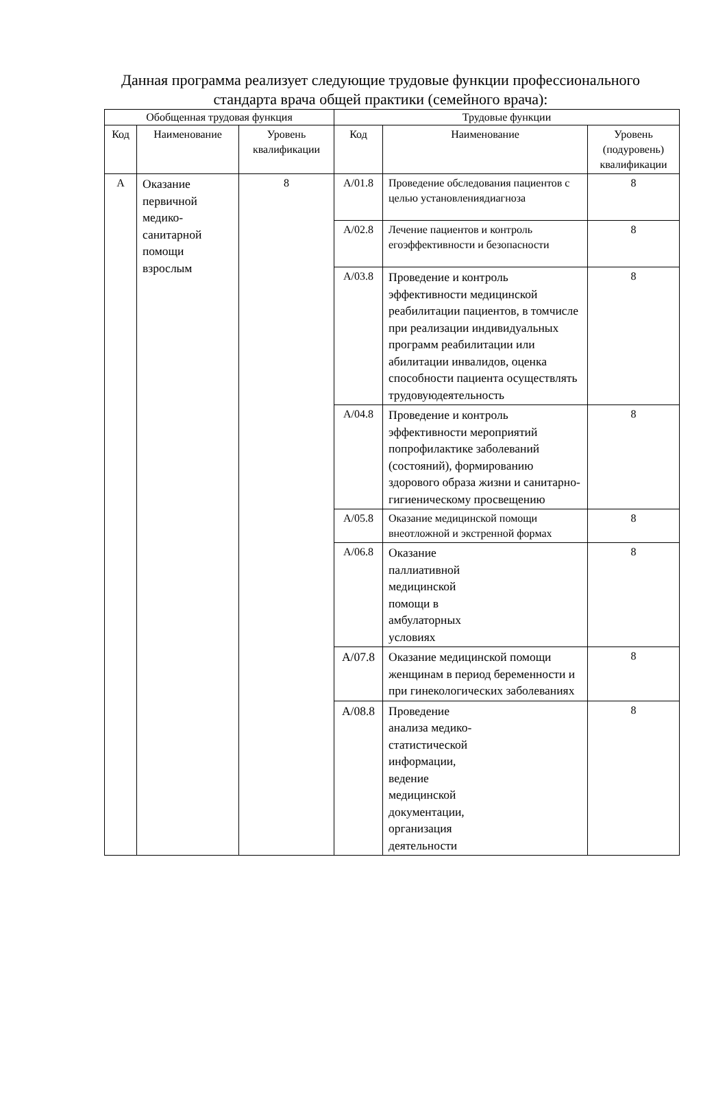Данная программа реализует следующие трудовые функции профессионального стандарта врача общей практики (семейного врача):
| Обобщенная трудовая функция | | | Трудовые функции | | |
| --- | --- | --- | --- | --- | --- |
| Код | Наименование | Уровень квалификации | Код | Наименование | Уровень (подуровень) квалификации |
| А | Оказание первичной медико-санитарной помощи взрослым | 8 | A/01.8 | Проведение обследования пациентов с целью установлениядиагноза | 8 |
| | | | A/02.8 | Лечение пациентов и контроль егоэффективности и безопасности | 8 |
| | | | A/03.8 | Проведение и контроль эффективности медицинской реабилитации пациентов, в томчисле при реализации индивидуальных программ реабилитации или абилитации инвалидов, оценка способности пациента осуществлять трудовуюдеятельность | 8 |
| | | | A/04.8 | Проведение и контроль эффективности мероприятий попрофилактике заболеваний (состояний), формированию здорового образа жизни и санитарно-гигиеническому просвещению | 8 |
| | | | A/05.8 | Оказание медицинской помощи внеотложной и экстренной формах | 8 |
| | | | A/06.8 | Оказание паллиативной медицинской помощи в амбулаторных условиях | 8 |
| | | | A/07.8 | Оказание медицинской помощи женщинам в период беременности и при гинекологических заболеваниях | 8 |
| | | | A/08.8 | Проведение анализа медико- статистической информации, ведение медицинской документации, организация деятельности | 8 |